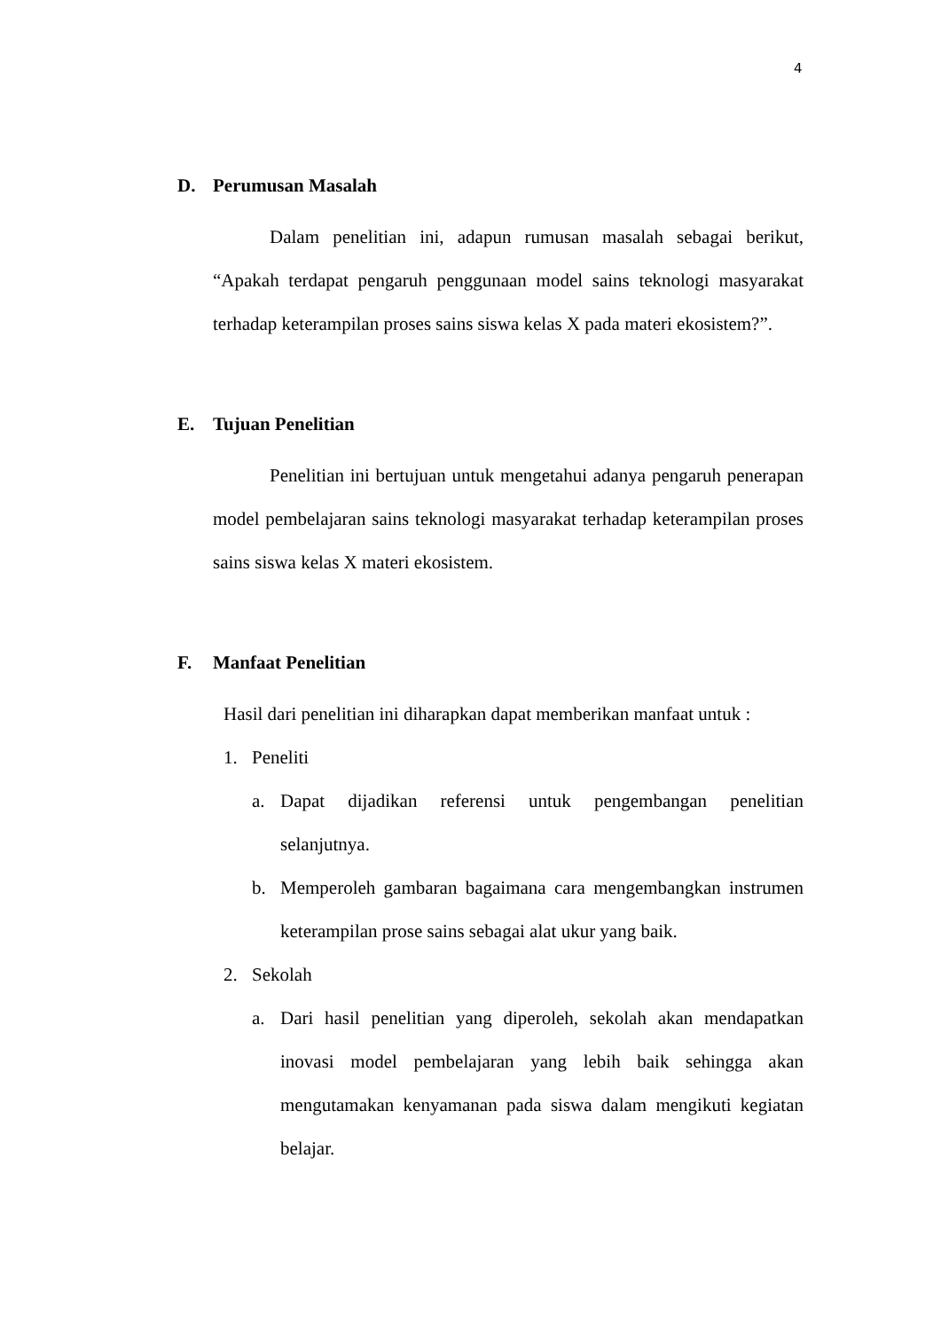4
D. Perumusan Masalah
Dalam penelitian ini, adapun rumusan masalah sebagai berikut, “Apakah terdapat pengaruh penggunaan model sains teknologi masyarakat terhadap keterampilan proses sains siswa kelas X pada materi ekosistem?”.
E. Tujuan Penelitian
Penelitian ini bertujuan untuk mengetahui adanya pengaruh penerapan model pembelajaran sains teknologi masyarakat terhadap keterampilan proses sains siswa kelas X materi ekosistem.
F. Manfaat Penelitian
Hasil dari penelitian ini diharapkan dapat memberikan manfaat untuk :
1.
Peneliti
a.
Dapat dijadikan referensi untuk pengembangan penelitian selanjutnya.
b.
Memperoleh gambaran bagaimana cara mengembangkan instrumen keterampilan prose sains sebagai alat ukur yang baik.
2.
Sekolah
a.
Dari hasil penelitian yang diperoleh, sekolah akan mendapatkan inovasi model pembelajaran yang lebih baik sehingga akan mengutamakan kenyamanan pada siswa dalam mengikuti kegiatan belajar.